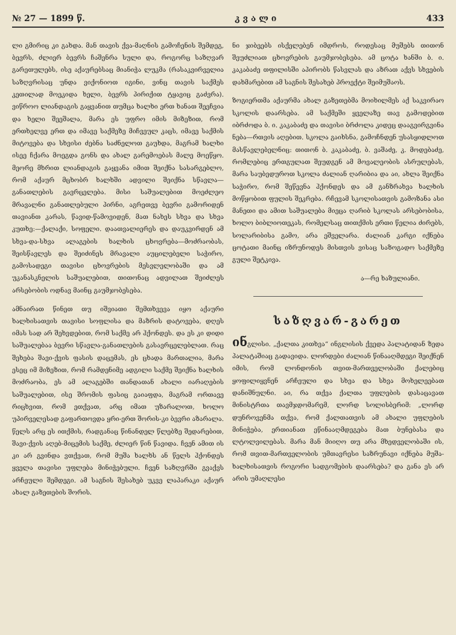№ 27 — 1899 წ. კ ვ ა ლ ი 433
ლი გმირიც კი გახდა. მან თავის ქვა-მაღნის გამოჩენის შემდეგ, ბევრს, ძლიერ ბევრს ჩაშენრა სული და, როგორც საზღვარ გარეთულებს, ისე აქაურებსაც მიანიჭა ლუკმა (რასაკვირველია საზღვრისაც უნდა ვიქონიოთ იგინი, ვინც თავის საქმეს კეთილად მოეკიდა ხელი, ბევრს პირიქით ტყავიც გაძვრა). ვიწროო ლიანდაგის გაყვანით თუმცა ხალხი ერთ ხანათ შეეჩვია და ხელი შეეშალა, მარა ეს უფრო იმის მიზეზით, რომ ერთხელვე ერთ და იმავე საქმეზე მიჩვეულ კაცს, იმავე საქმის მიტოვება და სხვისი ძებნა საძნელოთ გაუხდა, მაგრამ ხალხი ისეე ჩქარა მოეგდა გონს და ახალ გარემოებას მალე მოეწყო. მეორე მხრით ლიანდაგის გაყვანა იმით შეიქნა სასარგებლო, რომ აქაურ მცხობრ ხალხში ადვილი შეიქნა სწავლა—განათლების გავრცელება. მისი საშუალებით მოეძლეო მრავალნი განათლებული პირნი, აგრეთვე ბევრი გამორიდენ თავიანთ კარას, წავიდ-წამოვიდენ, მათ ნახეს სხვა და სხვა კუთხე:—ქალაქი, სოფელი. დაათვალიერეს და დაუკვირდენ ამ სხვა-და-სხვა ალაგების ხალხის ცხოვრება—მოძრაობას, შეისწავლეს და შეიძინეს მრავალი აუცილებელი საჭირო, გამოსადეგი თავისი ცხოვრების მესვლელობაში და ამ უკანასკნელის საშუალებით, თითონაც ადვილათ შეიძლეს არსებობის ოდნავ მაინც გაუმჯობესება.
ამნაირათ წინეთ თუ იშვიათი შემთხვევა იყო აქაური ხალხისათვის თავისი სოფლისა და მაზრის დატოვება, დღეს იმას სად არ შეხვდებით, რომ საქმე არ ჰქონდეს. და ეს კი დიდი საშუალებაა ბევრი სწავლა-განათლების გასავრცელებლათ. რაც შეხება შავი-ქვის ფასის დაცემას, ეს ცხადა მართალია, მარა ესეც იმ მიზეზით, რომ რამდენიმე ადგილი საქმე შეიქნა ხალხის მოძრაობა, ეს ამ ალაგებში თანდათან ახალი იარაღების საშუალებით, ისე შრომის ფასიც გაიაფდა, მაგრამ ორთავე რიცხვით, რომ ეთქვათ, არც იმათ უზარალოთ, ხოლო უპირველესად გაფართოვდა ყრი-ერთ შორის-კი ბევრი აზარალა. წელს არც ეს ითქმის, რადგანაც წინანდელ წლებზე შედარებით, შავი-ქვის აღებ-მიცემის საქმე, ძლიერ წინ წავიდა. ჩვენ ამით ის კი არ გვინდა ვთქვათ, რომ მუშა ხალხს ან წელს ჰქონდეს ყველა თავისი უფლება მინიჭებული. ჩვენ საზღვრში გვაქვს არჩეული შემდეგი. ამ საგნის შესახებ უკვე ლაპარაკი აქაურ ახალ გაზეთების შორის.
ნი ჯიბეებს ისქელებენ იმდროს, როდესაც მუშებს თითონ შეუძლიათ ცხოვრების გაუმჯობესება. ამ ცოტა ხანში ბ. ი. კაკაბაძე თფილისში აპირობს წასვლას და აზრათ აქვს სხვების დახმარებით ამ საგნის შესახებ პროექტი შეიმუშაოს.
ზოგიერთმა აქაურმა ახალ გაზეთებმა მოიხილმეს აქ საკვირაო სკოლის დაარსება. ამ საქმეში ყველაზე თავ გამოდებით იბრძოდა ბ. ი. კაკაბაძე და თავისი ბრძოლა კიდეც დააგვირგვინა ნება—რთვის აღებით. სკოლა გაიხსნა, გამოჩნდენ უსასყიდლოთ მასწავლებელნიც: თითონ ბ. კაკაბაძე, ბ. ვაშაძე, კ. მოდებაძე, რომლებიც ერთგულათ შეუდგენ ამ მოვალეობის ასრულებას, მარა საუბედუროთ სკოლა ძალიან ღარიბია და აი, ახლა შეიქნა საჭირო, რომ შეწევნა ჰქონდეს და ამ განზრახვა ხალხის მოწყობით ფულის შეკრება. რჩევამ სკოლისათვის გამოზანა ასი მანეთი და ამით საშუალება მიეცა ღარიბ სკოლას არსებობისა, ხოლო ბიბლიოთეკას, რომელსაც თითქმის ერთი წელია ძირებს, სოლარიბისა გამო, არა ეშველარა. ძალიან კარგი იქნება ცოტათი მაინც იზრუნოდეს მისთვის ვისაც საზოგადო საქმეზე გული შეტკივა.
ა—რე ხაზულიანი.
საზღვარ-გარეთ
ინგლისი. „ქალთა კითხვა“ ინგლისის ქვედა პალატიდან ზედა პალატაშიაც გადავიდა. ლორდები ძალიან წინააღმდეგი შეიქნენ იმის, რომ ლონდონის თვით-მართველობაში ქალებიც ყოფილიყვნენ არჩეული და სხვა და სხვა მოხელეებათ დანიშნულნი. აი, რა თქვა ქალთა უფლების დასაცავათ მინისტრთა თავმჯდომარემ, ლორდ სოლისბერიმ: „ლორდ დუნროვენმა თქვა, რომ ქალთათვის ამ ახალი უფლების მინიჭება, ერთიანათ ეწინააღმდეგება მათ ბუნებასა და ლტოლვილებას. მარა მან მიიღო თუ არა მხედველობაში ის, რომ თვით-მართველობის უმთავრესი საზრუნავი იქნება მუშა-ხალხისათვის როგორი სადგომების დაარსება? და განა ეს არ არის უმაღლესი